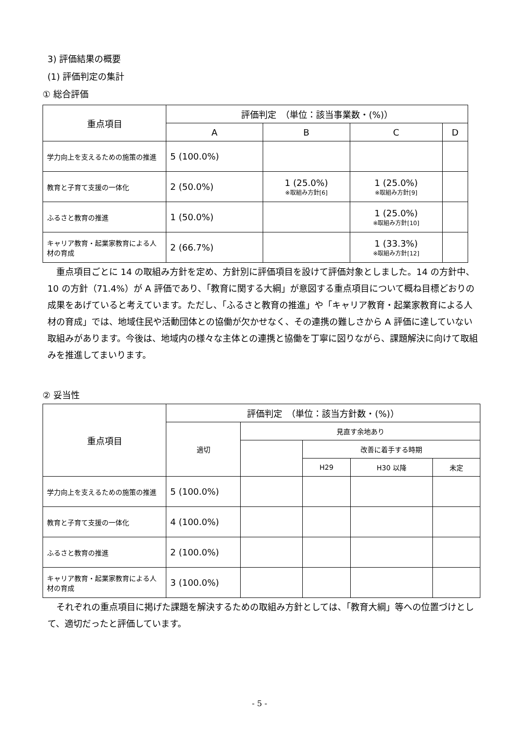3) 評価結果の概要
(1) 評価判定の集計
① 総合評価
| 重点項目 | 評価判定 （単位：該当事業数・(%)） | | | |
| --- | --- | --- | --- | --- |
| | A | B | C | D |
| 学力向上を支えるための施策の推進 | 5 (100.0%) | | | |
| 教育と子育て支援の一体化 | 2 (50.0%) | 1 (25.0%) ※取組み方針[6] | 1 (25.0%) ※取組み方針[9] | |
| ふるさと教育の推進 | 1 (50.0%) | | 1 (25.0%) ※取組み方針[10] | |
| キャリア教育・起業家教育による人材の育成 | 2 (66.7%) | | 1 (33.3%) ※取組み方針[12] | |
重点項目ごとに 14 の取組み方針を定め、方針別に評価項目を設けて評価対象としました。14 の方針中、10 の方針（71.4%）が A 評価であり、「教育に関する大綱」が意図する重点項目について概ね目標どおりの成果をあげていると考えています。ただし、「ふるさと教育の推進」や「キャリア教育・起業家教育による人材の育成」では、地域住民や活動団体との協働が欠かせなく、その連携の難しさから A 評価に達していない取組みがあります。今後は、地域内の様々な主体との連携と協働を丁寧に図りながら、課題解決に向けて取組みを推進してまいります。
② 妥当性
| 重点項目 | 評価判定 （単位：該当方針数・(%)） | | | | |
| --- | --- | --- | --- | --- | --- |
| | 適切 | 見直す余地あり | | | |
| | | | 改善に着手する時期 | | |
| | | | H29 | H30 以降 | 未定 |
| 学力向上を支えるための施策の推進 | 5 (100.0%) | | | | |
| 教育と子育て支援の一体化 | 4 (100.0%) | | | | |
| ふるさと教育の推進 | 2 (100.0%) | | | | |
| キャリア教育・起業家教育による人材の育成 | 3 (100.0%) | | | | |
それぞれの重点項目に掲げた課題を解決するための取組み方針としては、「教育大綱」等への位置づけとして、適切だったと評価しています。
- 5 -